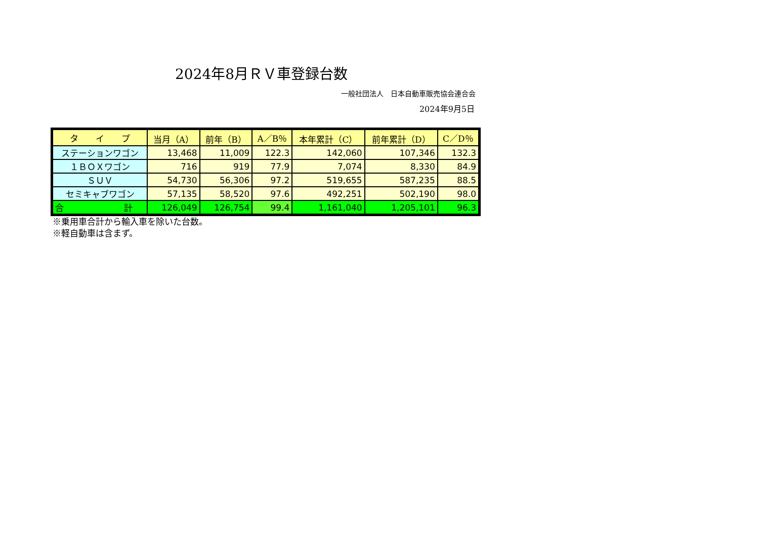2024年8月ＲＶ車登録台数
一般社団法人　日本自動車販売協会連合会
2024年9月5日
| タ イ プ | 当月（A） | 前年（B） | A／B％ | 本年累計（C） | 前年累計（D） | C／D％ |
| --- | --- | --- | --- | --- | --- | --- |
| ステーションワゴン | 13,468 | 11,009 | 122.3 | 142,060 | 107,346 | 132.3 |
| １ＢＯＸワゴン | 716 | 919 | 77.9 | 7,074 | 8,330 | 84.9 |
| ＳＵＶ | 54,730 | 56,306 | 97.2 | 519,655 | 587,235 | 88.5 |
| セミキャブワゴン | 57,135 | 58,520 | 97.6 | 492,251 | 502,190 | 98.0 |
| 合 計 | 126,049 | 126,754 | 99.4 | 1,161,040 | 1,205,101 | 96.3 |
※乗用車合計から輸入車を除いた台数。
※軽自動車は含まず。